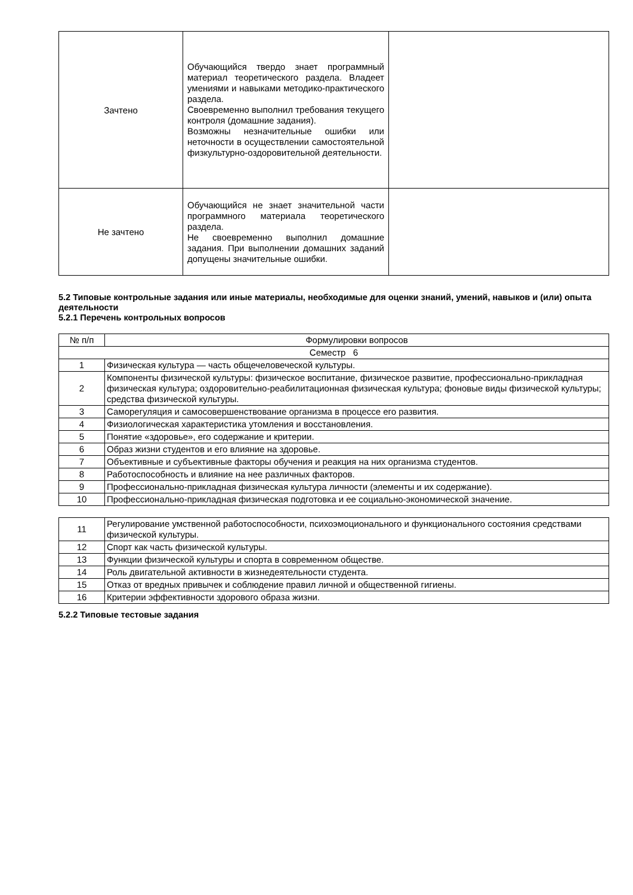| Зачтено | Обучающийся твердо знает программный материал теоретического раздела. Владеет умениями и навыками методико-практического раздела. Своевременно выполнил требования текущего контроля (домашние задания). Возможны незначительные ошибки или неточности в осуществлении самостоятельной физкультурно-оздоровительной деятельности. | |
| Не зачтено | Обучающийся не знает значительной части программного материала теоретического раздела. Не своевременно выполнил домашние задания. При выполнении домашних заданий допущены значительные ошибки. | |
5.2 Типовые контрольные задания или иные материалы, необходимые для оценки знаний, умений, навыков и (или) опыта деятельности
5.2.1 Перечень контрольных вопросов
| № п/п | Формулировки вопросов |
| --- | --- |
| Семестр 6 | |
| 1 | Физическая культура — часть общечеловеческой культуры. |
| 2 | Компоненты физической культуры: физическое воспитание, физическое развитие, профессионально-прикладная физическая культура; оздоровительно-реабилитационная физическая культура; фоновые виды физической культуры; средства физической культуры. |
| 3 | Саморегуляция и самосовершенствование организма в процессе его развития. |
| 4 | Физиологическая характеристика утомления и восстановления. |
| 5 | Понятие «здоровье», его содержание и критерии. |
| 6 | Образ жизни студентов и его влияние на здоровье. |
| 7 | Объективные и субъективные факторы обучения и реакция на них организма студентов. |
| 8 | Работоспособность и влияние на нее различных факторов. |
| 9 | Профессионально-прикладная физическая культура личности (элементы и их содержание). |
| 10 | Профессионально-прикладная физическая подготовка и ее социально-экономической значение. |
| 11 | Регулирование умственной работоспособности, психоэмоционального и функционального состояния средствами физической культуры. |
| 12 | Спорт как часть физической культуры. |
| 13 | Функции физической культуры и спорта в современном обществе. |
| 14 | Роль двигательной активности в жизнедеятельности студента. |
| 15 | Отказ от вредных привычек и соблюдение правил личной и общественной гигиены. |
| 16 | Критерии эффективности здорового образа жизни. |
5.2.2 Типовые тестовые задания